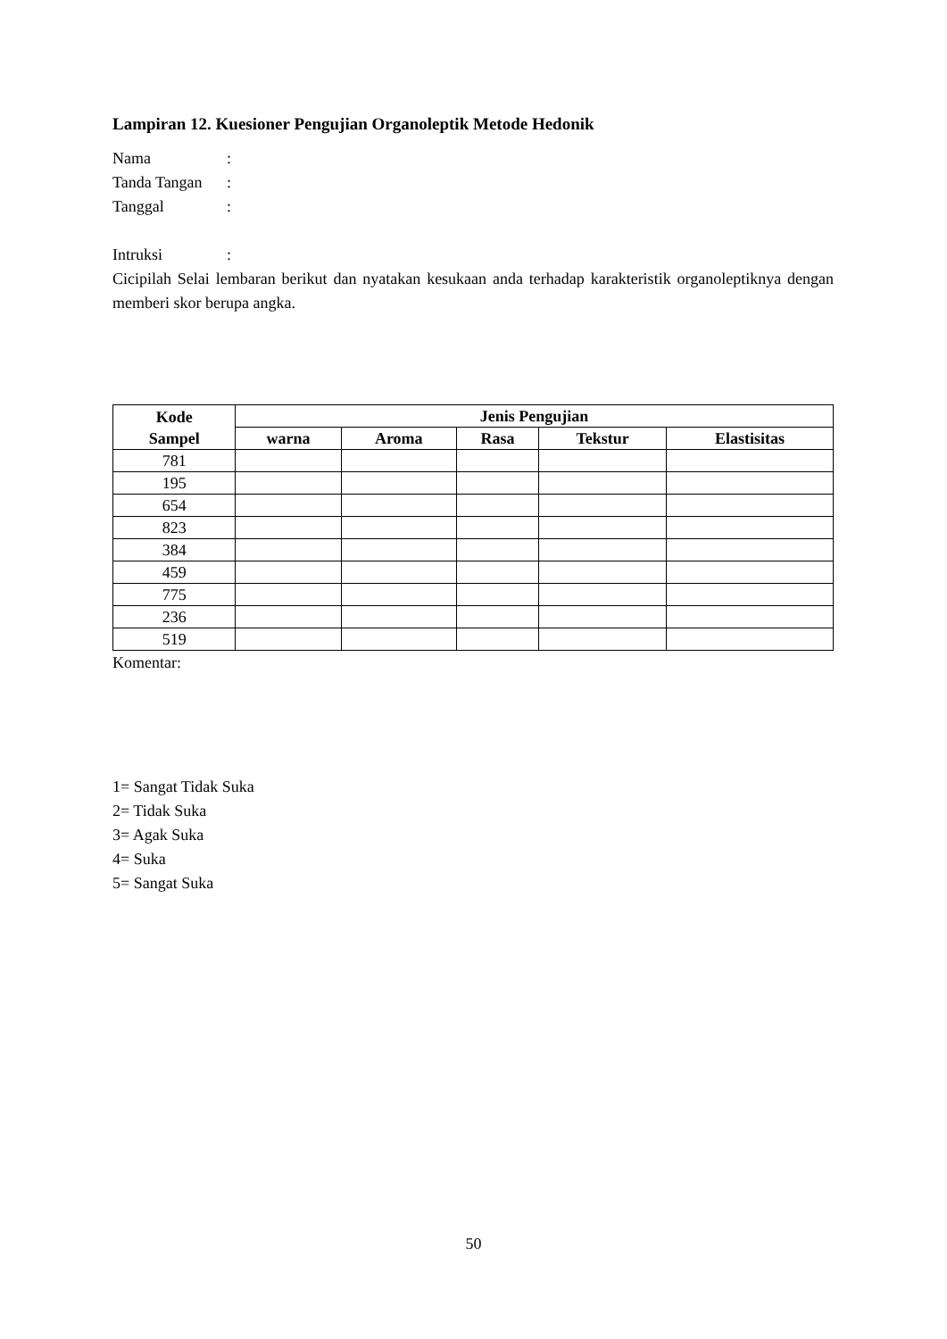Lampiran 12. Kuesioner Pengujian Organoleptik Metode Hedonik
Nama:
Tanda Tangan:
Tanggal:
Intruksi:
Cicipilah Selai lembaran berikut dan nyatakan kesukaan anda terhadap karakteristik organoleptiknya dengan memberi skor berupa angka.
| Kode Sampel | Jenis Pengujian | | | | |
| --- | --- | --- | --- | --- | --- |
| | warna | Aroma | Rasa | Tekstur | Elastisitas |
| 781 | | | | | |
| 195 | | | | | |
| 654 | | | | | |
| 823 | | | | | |
| 384 | | | | | |
| 459 | | | | | |
| 775 | | | | | |
| 236 | | | | | |
| 519 | | | | | |
Komentar:
1= Sangat Tidak Suka
2= Tidak Suka
3= Agak Suka
4= Suka
5= Sangat Suka
50